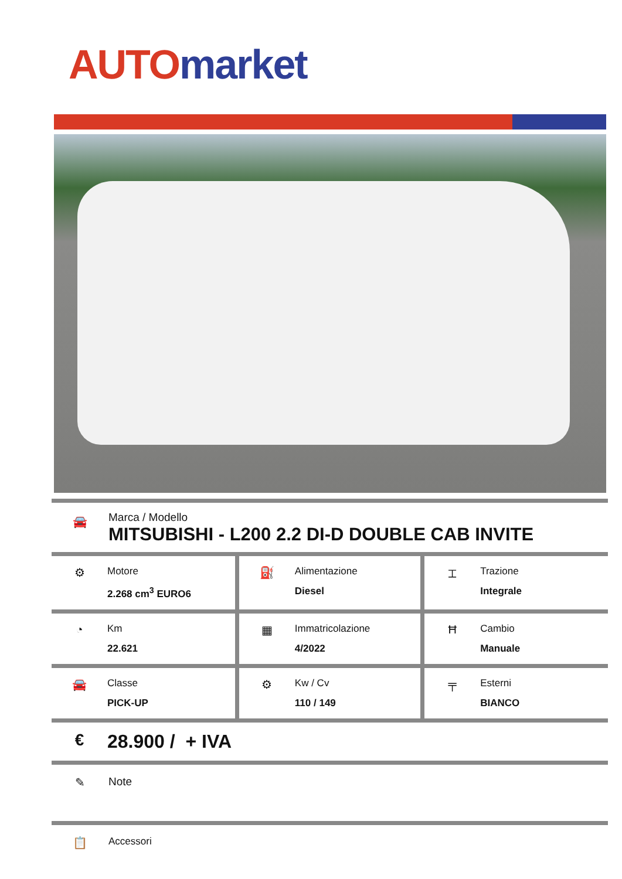AUTO market
🚘
Marca / Modello
MITSUBISHI - L200 2.2 DI-D DOUBLE CAB INVITE
| ⚙ Motore 2.268 cm<sup>3</sup> EURO6 | ⛽ Alimentazione Diesel | ⌶ Trazione Integrale |
| ◔ Km 22.621 | ▦ Immatricolazione 4/2022 | Ħ Cambio Manuale |
| 🚘 Classe PICK-UP | ⚙ Kw / Cv 110 / 149 | ╤ Esterni BIANCO |
€
28.900 / + IVA
✎
Note
📋
Accessori